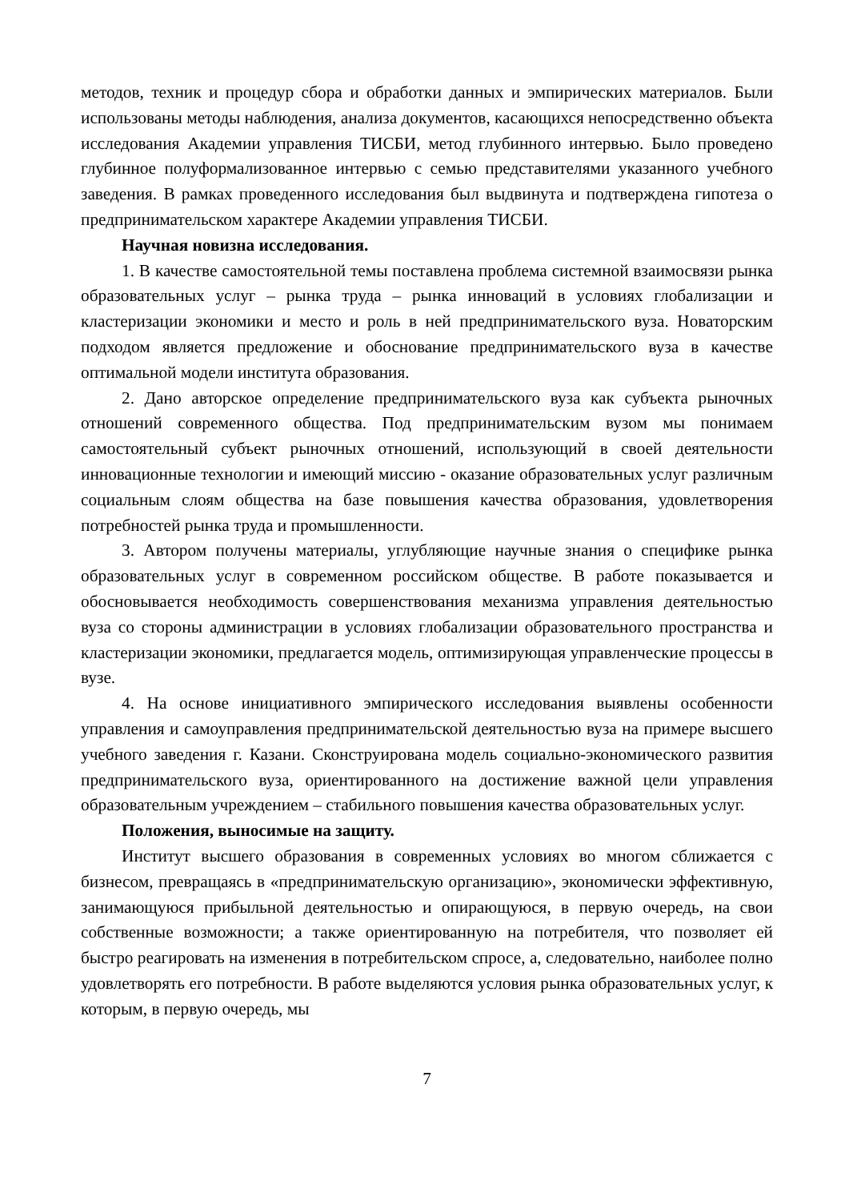методов, техник и процедур сбора и обработки данных и эмпирических материалов. Были использованы методы наблюдения, анализа документов, касающихся непосредственно объекта исследования Академии управления ТИСБИ, метод глубинного интервью. Было проведено глубинное полуформализованное интервью с семью представителями указанного учебного заведения. В рамках проведенного исследования был выдвинута и подтверждена гипотеза о предпринимательском характере Академии управления ТИСБИ.
Научная новизна исследования.
1. В качестве самостоятельной темы поставлена проблема системной взаимосвязи рынка образовательных услуг – рынка труда – рынка инноваций в условиях глобализации и кластеризации экономики и место и роль в ней предпринимательского вуза. Новаторским подходом является предложение и обоснование предпринимательского вуза в качестве оптимальной модели института образования.
2. Дано авторское определение предпринимательского вуза как субъекта рыночных отношений современного общества. Под предпринимательским вузом мы понимаем самостоятельный субъект рыночных отношений, использующий в своей деятельности инновационные технологии и имеющий миссию - оказание образовательных услуг различным социальным слоям общества на базе повышения качества образования, удовлетворения потребностей рынка труда и промышленности.
3. Автором получены материалы, углубляющие научные знания о специфике рынка образовательных услуг в современном российском обществе. В работе показывается и обосновывается необходимость совершенствования механизма управления деятельностью вуза со стороны администрации в условиях глобализации образовательного пространства и кластеризации экономики, предлагается модель, оптимизирующая управленческие процессы в вузе.
4. На основе инициативного эмпирического исследования выявлены особенности управления и самоуправления предпринимательской деятельностью вуза на примере высшего учебного заведения г. Казани. Сконструирована модель социально-экономического развития предпринимательского вуза, ориентированного на достижение важной цели управления образовательным учреждением – стабильного повышения качества образовательных услуг.
Положения, выносимые на защиту.
Институт высшего образования в современных условиях во многом сближается с бизнесом, превращаясь в «предпринимательскую организацию», экономически эффективную, занимающуюся прибыльной деятельностью и опирающуюся, в первую очередь, на свои собственные возможности; а также ориентированную на потребителя, что позволяет ей быстро реагировать на изменения в потребительском спросе, а, следовательно, наиболее полно удовлетворять его потребности. В работе выделяются условия рынка образовательных услуг, к которым, в первую очередь, мы
7